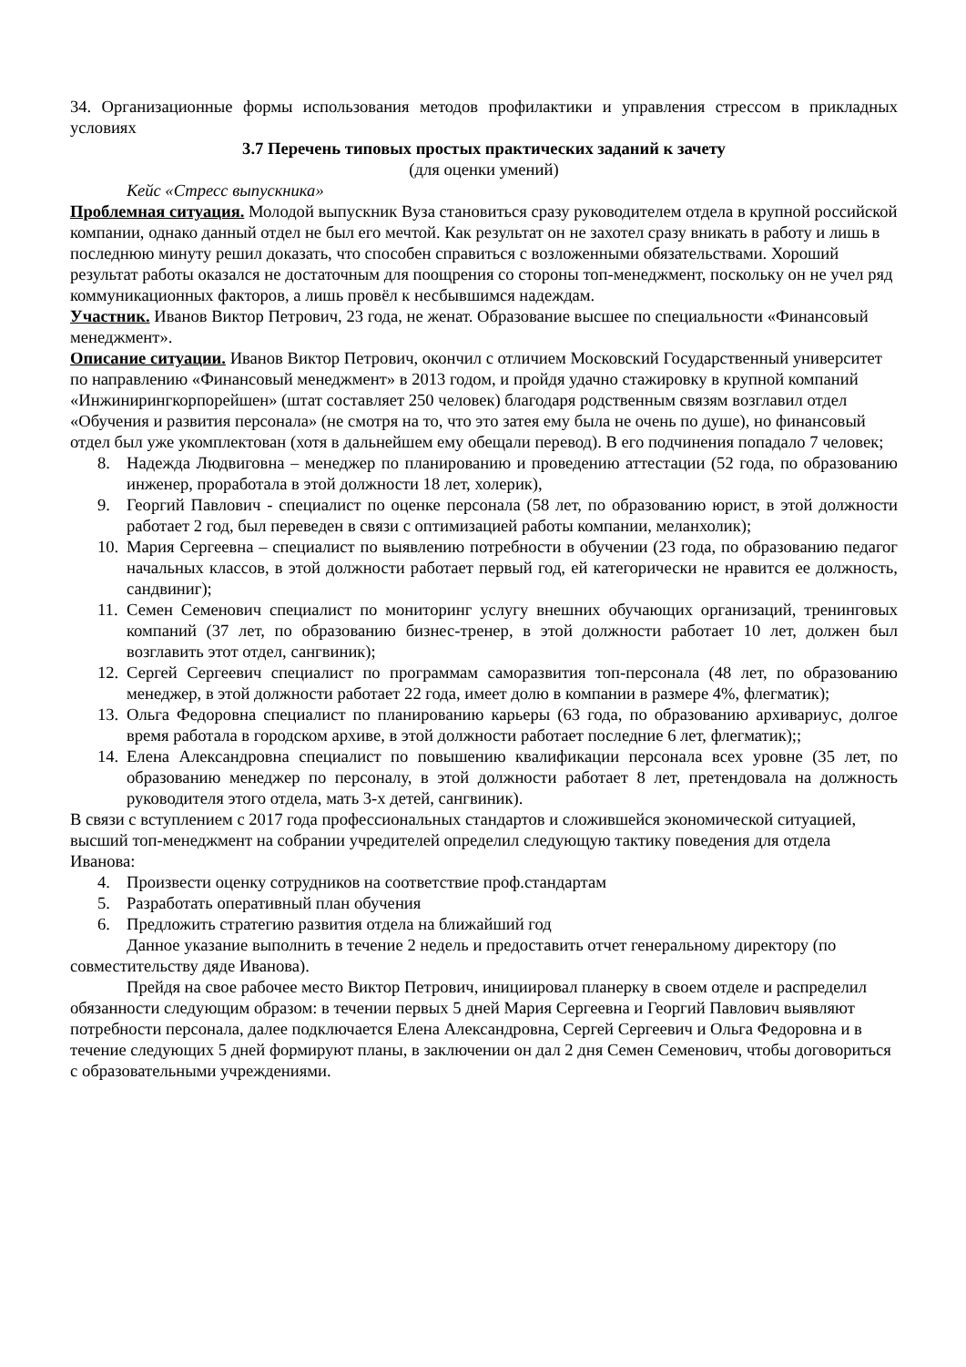34. Организационные формы использования методов профилактики и управления стрессом в прикладных условиях
3.7 Перечень типовых простых практических заданий к зачету
(для оценки умений)
Кейс «Стресс выпускника»
Проблемная ситуация. Молодой выпускник Вуза становиться сразу руководителем отдела в крупной российской компании, однако данный отдел не был его мечтой. Как результат он не захотел сразу вникать в работу и лишь в последнюю минуту решил доказать, что способен справиться с возложенными обязательствами. Хороший результат работы оказался не достаточным для поощрения со стороны топ-менеджмент, поскольку он не учел ряд коммуникационных факторов, а лишь провёл к несбывшимся надеждам.
Участник. Иванов Виктор Петрович, 23 года, не женат. Образование высшее по специальности «Финансовый менеджмент».
Описание ситуации. Иванов Виктор Петрович, окончил с отличием Московский Государственный университет по направлению «Финансовый менеджмент» в 2013 годом, и пройдя удачно стажировку в крупной компаний «Инжинирингкорпорейшен» (штат составляет 250 человек) благодаря родственным связям возглавил отдел «Обучения и развития персонала» (не смотря на то, что это затея ему была не очень по душе), но финансовый отдел был уже укомплектован (хотя в дальнейшем ему обещали перевод). В его подчинения попадало 7 человек;
8. Надежда Людвиговна – менеджер по планированию и проведению аттестации (52 года, по образованию инженер, проработала в этой должности 18 лет, холерик),
9. Георгий Павлович - специалист по оценке персонала (58 лет, по образованию юрист, в этой должности работает 2 год, был переведен в связи с оптимизацией работы компании, меланхолик);
10. Мария Сергеевна – специалист по выявлению потребности в обучении (23 года, по образованию педагог начальных классов, в этой должности работает первый год, ей категорически не нравится ее должность, сандвиниг);
11. Семен Семенович специалист по мониторинг услугу внешних обучающих организаций, тренинговых компаний (37 лет, по образованию бизнес-тренер, в этой должности работает 10 лет, должен был возглавить этот отдел, сангвиник);
12. Сергей Сергеевич специалист по программам саморазвития топ-персонала (48 лет, по образованию менеджер, в этой должности работает 22 года, имеет долю в компании в размере 4%, флегматик);
13. Ольга Федоровна специалист по планированию карьеры (63 года, по образованию архивариус, долгое время работала в городском архиве, в этой должности работает последние 6 лет, флегматик);;
14. Елена Александровна специалист по повышению квалификации персонала всех уровне (35 лет, по образованию менеджер по персоналу, в этой должности работает 8 лет, претендовала на должность руководителя этого отдела, мать 3-х детей, сангвиник).
В связи с вступлением с 2017 года профессиональных стандартов и сложившейся экономической ситуацией, высший топ-менеджмент на собрании учредителей определил следующую тактику поведения для отдела Иванова:
4. Произвести оценку сотрудников на соответствие проф.стандартам
5. Разработать оперативный план обучения
6. Предложить стратегию развития отдела на ближайший год
Данное указание выполнить в течение 2 недель и предоставить отчет генеральному директору (по совместительству дяде Иванова).
Прейдя на свое рабочее место Виктор Петрович, инициировал планерку в своем отделе и распределил обязанности следующим образом: в течении первых 5 дней Мария Сергеевна и Георгий Павлович выявляют потребности персонала, далее подключается Елена Александровна, Сергей Сергеевич и Ольга Федоровна и в течение следующих 5 дней формируют планы, в заключении он дал 2 дня Семен Семенович, чтобы договориться с образовательными учреждениями.